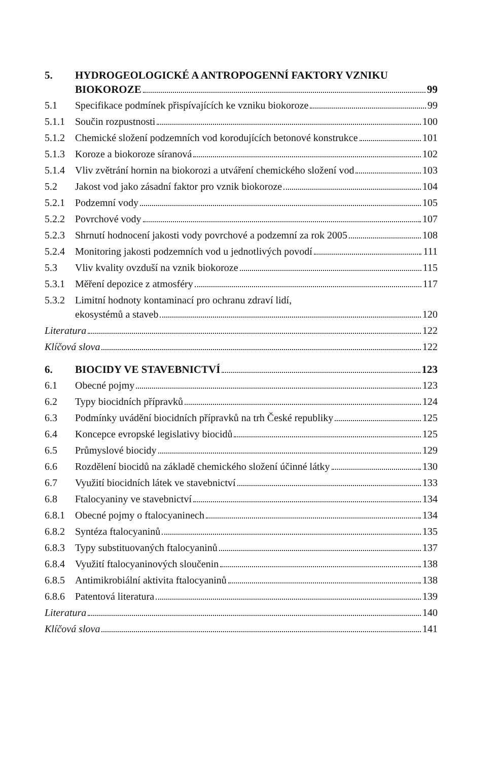5. HYDROGEOLOGICKÉ A ANTROPOGENNÍ FAKTORY VZNIKU
BIOKOROZE 99
5.1 Specifikace podmínek přispívajících ke vzniku biokoroze 99
5.1.1 Součin rozpustnosti 100
5.1.2 Chemické složení podzemních vod korodujících betonové konstrukce 101
5.1.3 Koroze a biokoroze síranová 102
5.1.4 Vliv zvětrání hornin na biokorozi a utváření chemického složení vod 103
5.2 Jakost vod jako zásadní faktor pro vznik biokoroze 104
5.2.1 Podzemní vody 105
5.2.2 Povrchové vody 107
5.2.3 Shrnutí hodnocení jakosti vody povrchové a podzemní za rok 2005 108
5.2.4 Monitoring jakosti podzemních vod u jednotlivých povodí 111
5.3 Vliv kvality ovzduší na vznik biokoroze 115
5.3.1 Měření depozice z atmosféry 117
5.3.2 Limitní hodnoty kontaminací pro ochranu zdraví lidí,
ekosystémů a staveb 120
Literatura 122
Klíčová slova 122
6. BIOCIDY VE STAVEBNICTVÍ 123
6.1 Obecné pojmy 123
6.2 Typy biocidních přípravků 124
6.3 Podmínky uvádění biocidních přípravků na trh České republiky 125
6.4 Koncepce evropské legislativy biocidů 125
6.5 Průmyslové biocidy 129
6.6 Rozdělení biocidů na základě chemického složení účinné látky 130
6.7 Využití biocidních látek ve stavebnictví 133
6.8 Ftalocyaniny ve stavebnictví 134
6.8.1 Obecné pojmy o ftalocyaninech 134
6.8.2 Syntéza ftalocyaninů 135
6.8.3 Typy substituovaných ftalocyaninů 137
6.8.4 Využití ftalocyaninových sloučenin 138
6.8.5 Antimikrobiální aktivita ftalocyaninů 138
6.8.6 Patentová literatura 139
Literatura 140
Klíčová slova 141